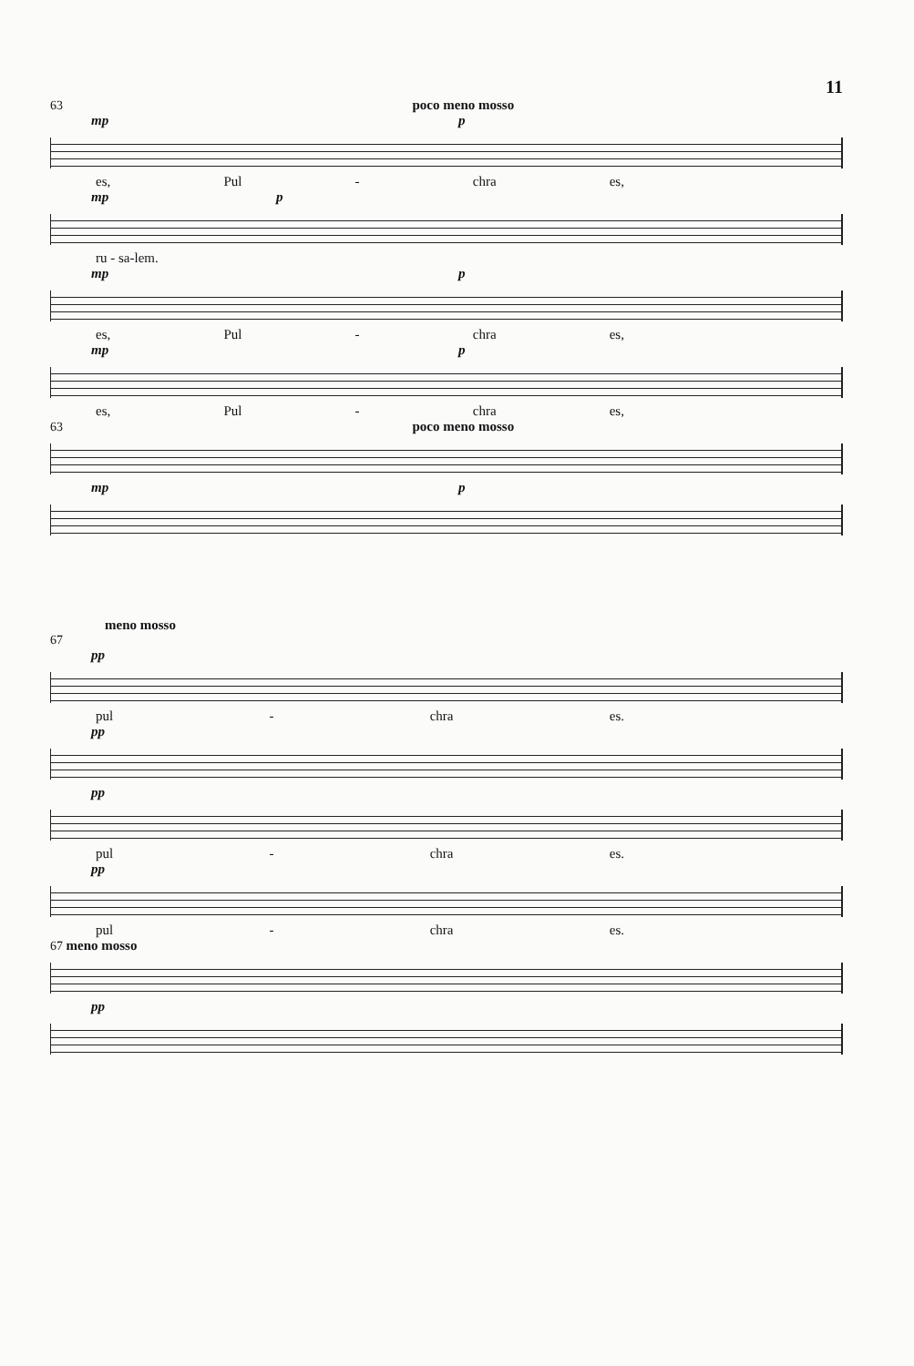11
63 poco meno mosso
mp p
es, Pul - chra es,
mp p
ru - sa-lem.
mp p
es, Pul - chra es,
mp p
es, Pul - chra es,
63 poco meno mosso
mp p
meno mosso
67
pp
pul - chra es.
pp
pp
pul - chra es.
pp
pul - chra es.
67 meno mosso
pp